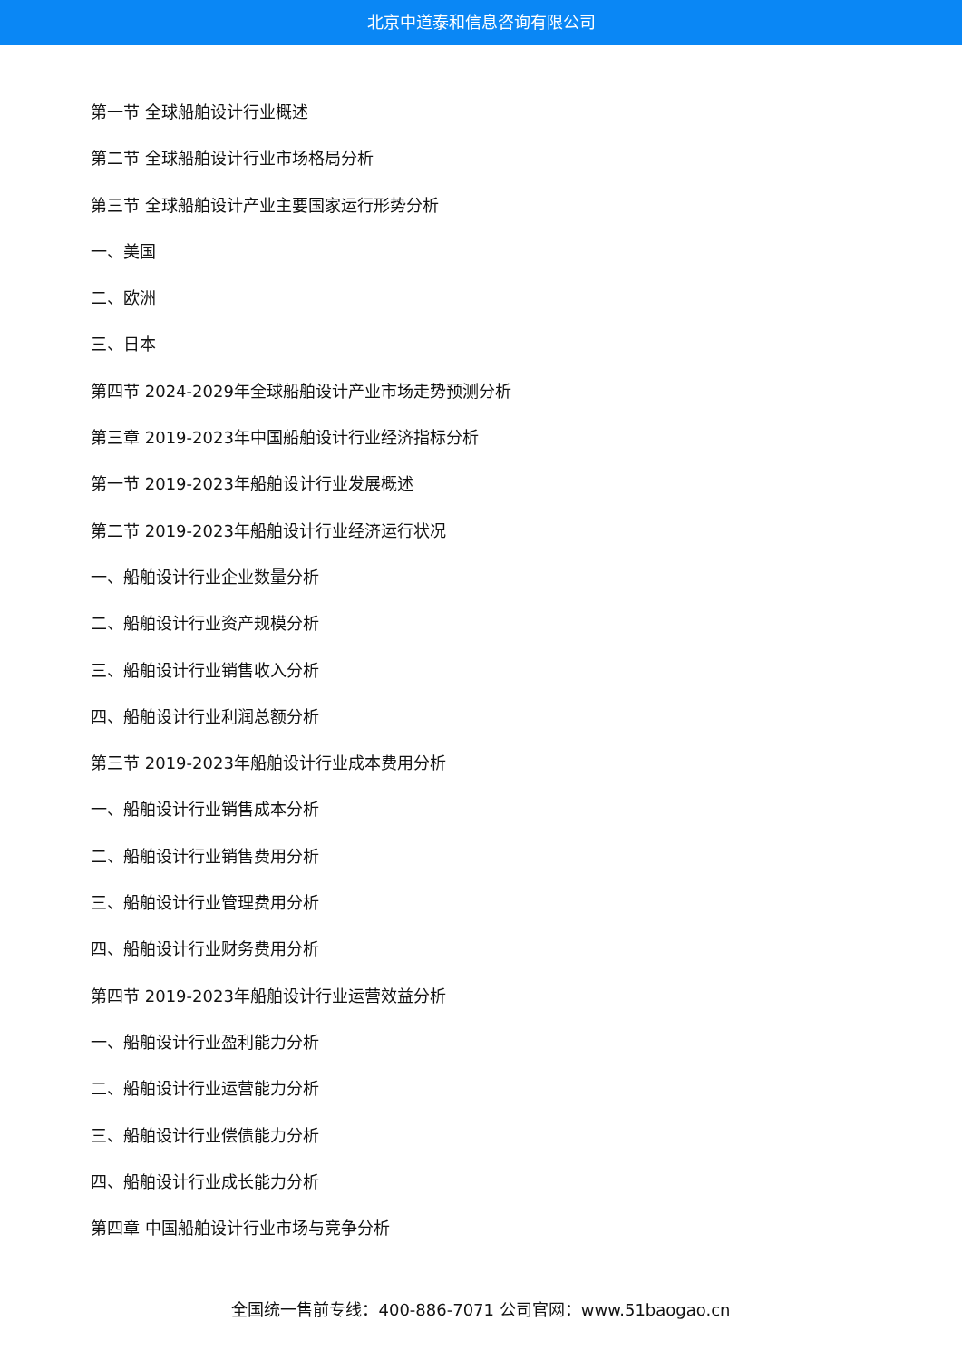北京中道泰和信息咨询有限公司
第一节 全球船舶设计行业概述
第二节 全球船舶设计行业市场格局分析
第三节 全球船舶设计产业主要国家运行形势分析
一、美国
二、欧洲
三、日本
第四节 2024-2029年全球船舶设计产业市场走势预测分析
第三章 2019-2023年中国船舶设计行业经济指标分析
第一节 2019-2023年船舶设计行业发展概述
第二节 2019-2023年船舶设计行业经济运行状况
一、船舶设计行业企业数量分析
二、船舶设计行业资产规模分析
三、船舶设计行业销售收入分析
四、船舶设计行业利润总额分析
第三节 2019-2023年船舶设计行业成本费用分析
一、船舶设计行业销售成本分析
二、船舶设计行业销售费用分析
三、船舶设计行业管理费用分析
四、船舶设计行业财务费用分析
第四节 2019-2023年船舶设计行业运营效益分析
一、船舶设计行业盈利能力分析
二、船舶设计行业运营能力分析
三、船舶设计行业偿债能力分析
四、船舶设计行业成长能力分析
第四章 中国船舶设计行业市场与竞争分析
全国统一售前专线：400-886-7071 公司官网：www.51baogao.cn